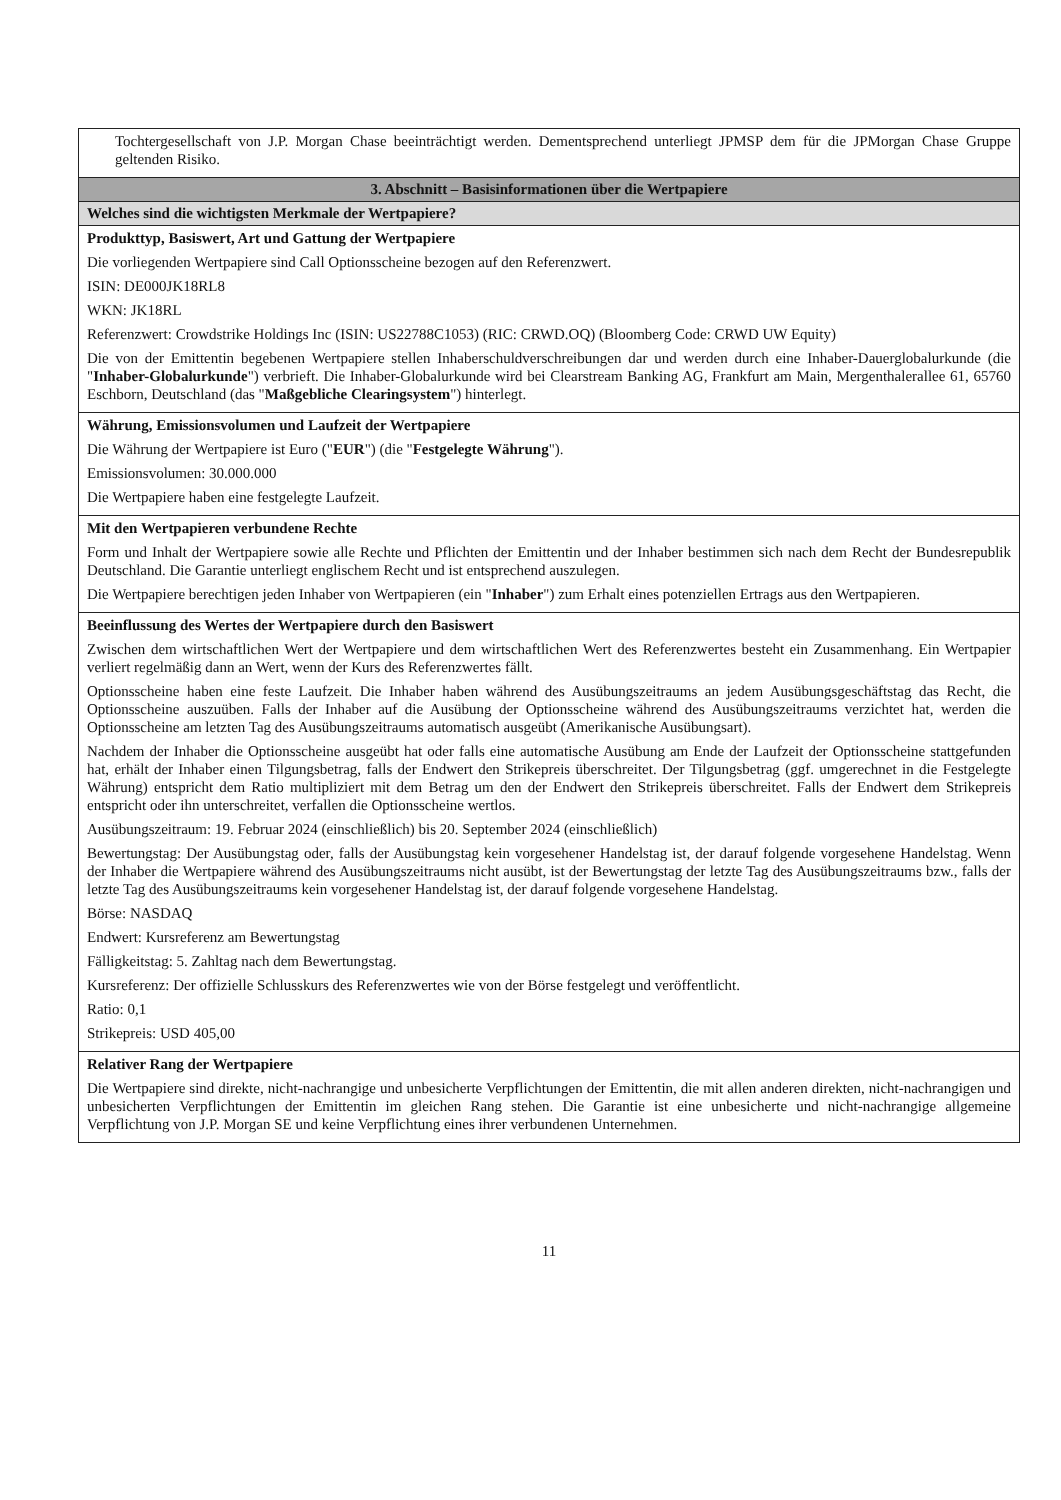| Tochtergesellschaft von J.P. Morgan Chase beeinträchtigt werden. Dementsprechend unterliegt JPMSP dem für die JPMorgan Chase Gruppe geltenden Risiko. |
| 3. Abschnitt – Basisinformationen über die Wertpapiere |
| Welches sind die wichtigsten Merkmale der Wertpapiere? |
| Produkttyp, Basiswert, Art und Gattung der Wertpapiere Die vorliegenden Wertpapiere sind Call Optionsscheine bezogen auf den Referenzwert. ISIN: DE000JK18RL8 WKN: JK18RL Referenzwert: Crowdstrike Holdings Inc (ISIN: US22788C1053) (RIC: CRWD.OQ) (Bloomberg Code: CRWD UW Equity) Die von der Emittentin begebenen Wertpapiere stellen Inhaberschuldverschreibungen dar und werden durch eine Inhaber-Dauerglobalurkunde (die " Inhaber-Globalurkunde ") verbrieft. Die Inhaber-Globalurkunde wird bei Clearstream Banking AG, Frankfurt am Main, Mergenthalerallee 61, 65760 Eschborn, Deutschland (das " Maßgebliche Clearingsystem ") hinterlegt. |
| Währung, Emissionsvolumen und Laufzeit der Wertpapiere Die Währung der Wertpapiere ist Euro (" EUR ") (die " Festgelegte Währung "). Emissionsvolumen: 30.000.000 Die Wertpapiere haben eine festgelegte Laufzeit. |
| Mit den Wertpapieren verbundene Rechte Form und Inhalt der Wertpapiere sowie alle Rechte und Pflichten der Emittentin und der Inhaber bestimmen sich nach dem Recht der Bundesrepublik Deutschland. Die Garantie unterliegt englischem Recht und ist entsprechend auszulegen. Die Wertpapiere berechtigen jeden Inhaber von Wertpapieren (ein " Inhaber ") zum Erhalt eines potenziellen Ertrags aus den Wertpapieren. |
| Beeinflussung des Wertes der Wertpapiere durch den Basiswert Zwischen dem wirtschaftlichen Wert der Wertpapiere und dem wirtschaftlichen Wert des Referenzwertes besteht ein Zusammenhang. Ein Wertpapier verliert regelmäßig dann an Wert, wenn der Kurs des Referenzwertes fällt. Optionsscheine haben eine feste Laufzeit. Die Inhaber haben während des Ausübungszeitraums an jedem Ausübungsgeschäftstag das Recht, die Optionsscheine auszuüben. Falls der Inhaber auf die Ausübung der Optionsscheine während des Ausübungszeitraums verzichtet hat, werden die Optionsscheine am letzten Tag des Ausübungszeitraums automatisch ausgeübt (Amerikanische Ausübungsart). Nachdem der Inhaber die Optionsscheine ausgeübt hat oder falls eine automatische Ausübung am Ende der Laufzeit der Optionsscheine stattgefunden hat, erhält der Inhaber einen Tilgungsbetrag, falls der Endwert den Strikepreis überschreitet. Der Tilgungsbetrag (ggf. umgerechnet in die Festgelegte Währung) entspricht dem Ratio multipliziert mit dem Betrag um den der Endwert den Strikepreis überschreitet. Falls der Endwert dem Strikepreis entspricht oder ihn unterschreitet, verfallen die Optionsscheine wertlos. Ausübungszeitraum: 19. Februar 2024 (einschließlich) bis 20. September 2024 (einschließlich) Bewertungstag: Der Ausübungstag oder, falls der Ausübungstag kein vorgesehener Handelstag ist, der darauf folgende vorgesehene Handelstag. Wenn der Inhaber die Wertpapiere während des Ausübungszeitraums nicht ausübt, ist der Bewertungstag der letzte Tag des Ausübungszeitraums bzw., falls der letzte Tag des Ausübungszeitraums kein vorgesehener Handelstag ist, der darauf folgende vorgesehene Handelstag. Börse: NASDAQ Endwert: Kursreferenz am Bewertungstag Fälligkeitstag: 5. Zahltag nach dem Bewertungstag. Kursreferenz: Der offizielle Schlusskurs des Referenzwertes wie von der Börse festgelegt und veröffentlicht. Ratio: 0,1 Strikepreis: USD 405,00 |
| Relativer Rang der Wertpapiere Die Wertpapiere sind direkte, nicht-nachrangige und unbesicherte Verpflichtungen der Emittentin, die mit allen anderen direkten, nicht-nachrangigen und unbesicherten Verpflichtungen der Emittentin im gleichen Rang stehen. Die Garantie ist eine unbesicherte und nicht-nachrangige allgemeine Verpflichtung von J.P. Morgan SE und keine Verpflichtung eines ihrer verbundenen Unternehmen. |
11